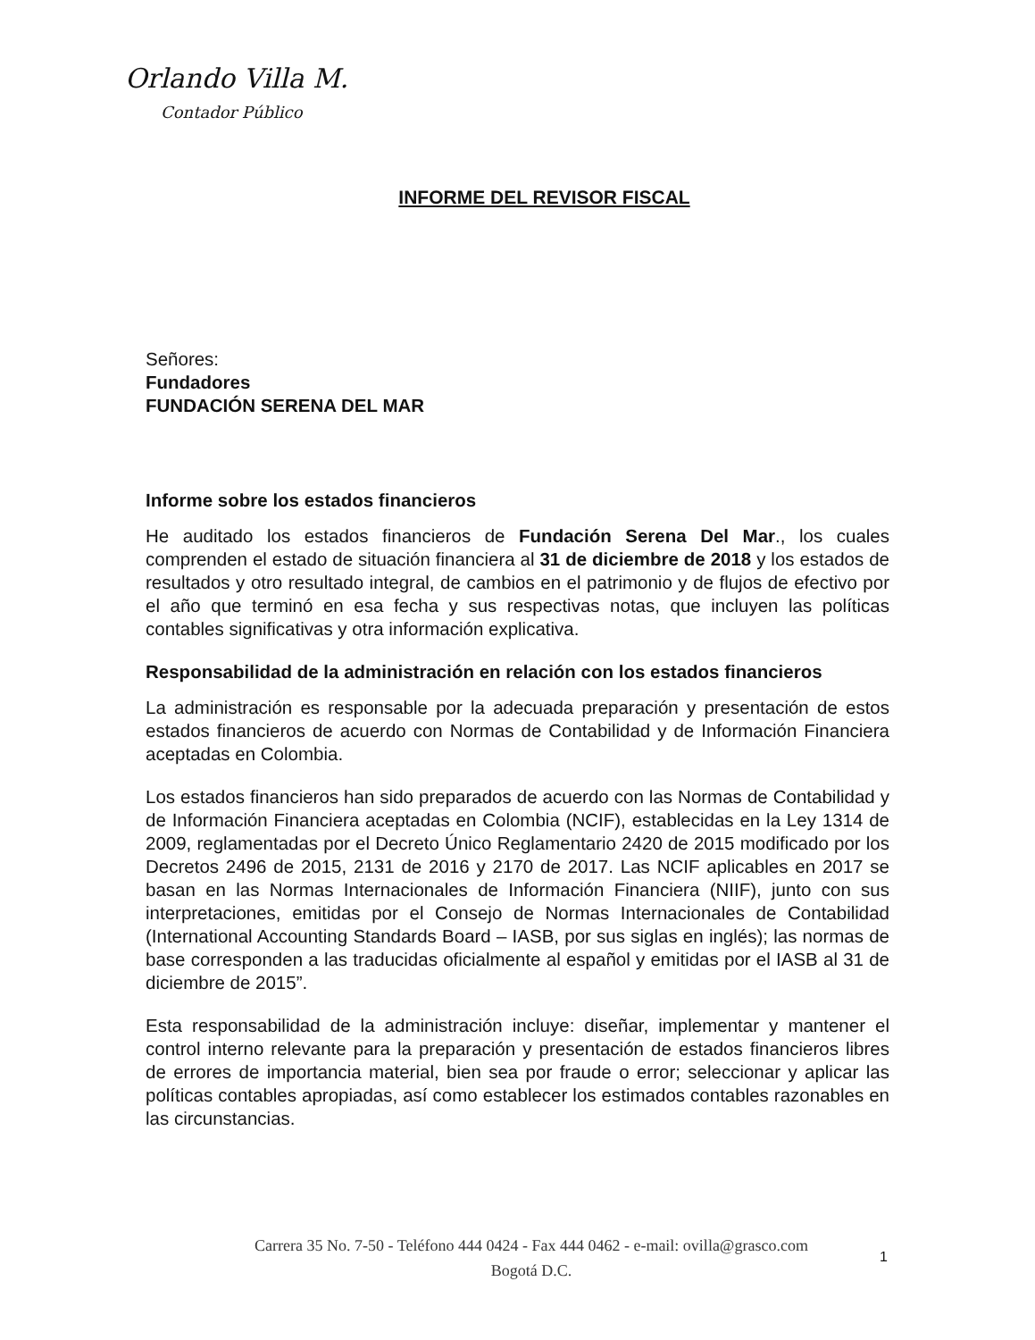Orlando Villa M.
Contador Público
INFORME DEL REVISOR FISCAL
Señores:
Fundadores
FUNDACIÓN SERENA DEL MAR
Informe sobre los estados financieros
He auditado los estados financieros de Fundación Serena Del Mar., los cuales comprenden el estado de situación financiera al 31 de diciembre de 2018 y los estados de resultados y otro resultado integral, de cambios en el patrimonio y de flujos de efectivo por el año que terminó en esa fecha y sus respectivas notas, que incluyen las políticas contables significativas y otra información explicativa.
Responsabilidad de la administración en relación con los estados financieros
La administración es responsable por la adecuada preparación y presentación de estos estados financieros de acuerdo con Normas de Contabilidad y de Información Financiera aceptadas en Colombia.
Los estados financieros han sido preparados de acuerdo con las Normas de Contabilidad y de Información Financiera aceptadas en Colombia (NCIF), establecidas en la Ley 1314 de 2009, reglamentadas por el Decreto Único Reglamentario 2420 de 2015 modificado por los Decretos 2496 de 2015, 2131 de 2016 y 2170 de 2017. Las NCIF aplicables en 2017 se basan en las Normas Internacionales de Información Financiera (NIIF), junto con sus interpretaciones, emitidas por el Consejo de Normas Internacionales de Contabilidad (International Accounting Standards Board – IASB, por sus siglas en inglés); las normas de base corresponden a las traducidas oficialmente al español y emitidas por el IASB al 31 de diciembre de 2015”.
Esta responsabilidad de la administración incluye: diseñar, implementar y mantener el control interno relevante para la preparación y presentación de estados financieros libres de errores de importancia material, bien sea por fraude o error; seleccionar y aplicar las políticas contables apropiadas, así como establecer los estimados contables razonables en las circunstancias.
Carrera 35 No. 7-50 - Teléfono 444 0424 - Fax 444 0462 - e-mail: ovilla@grasco.com
Bogotá D.C.
1